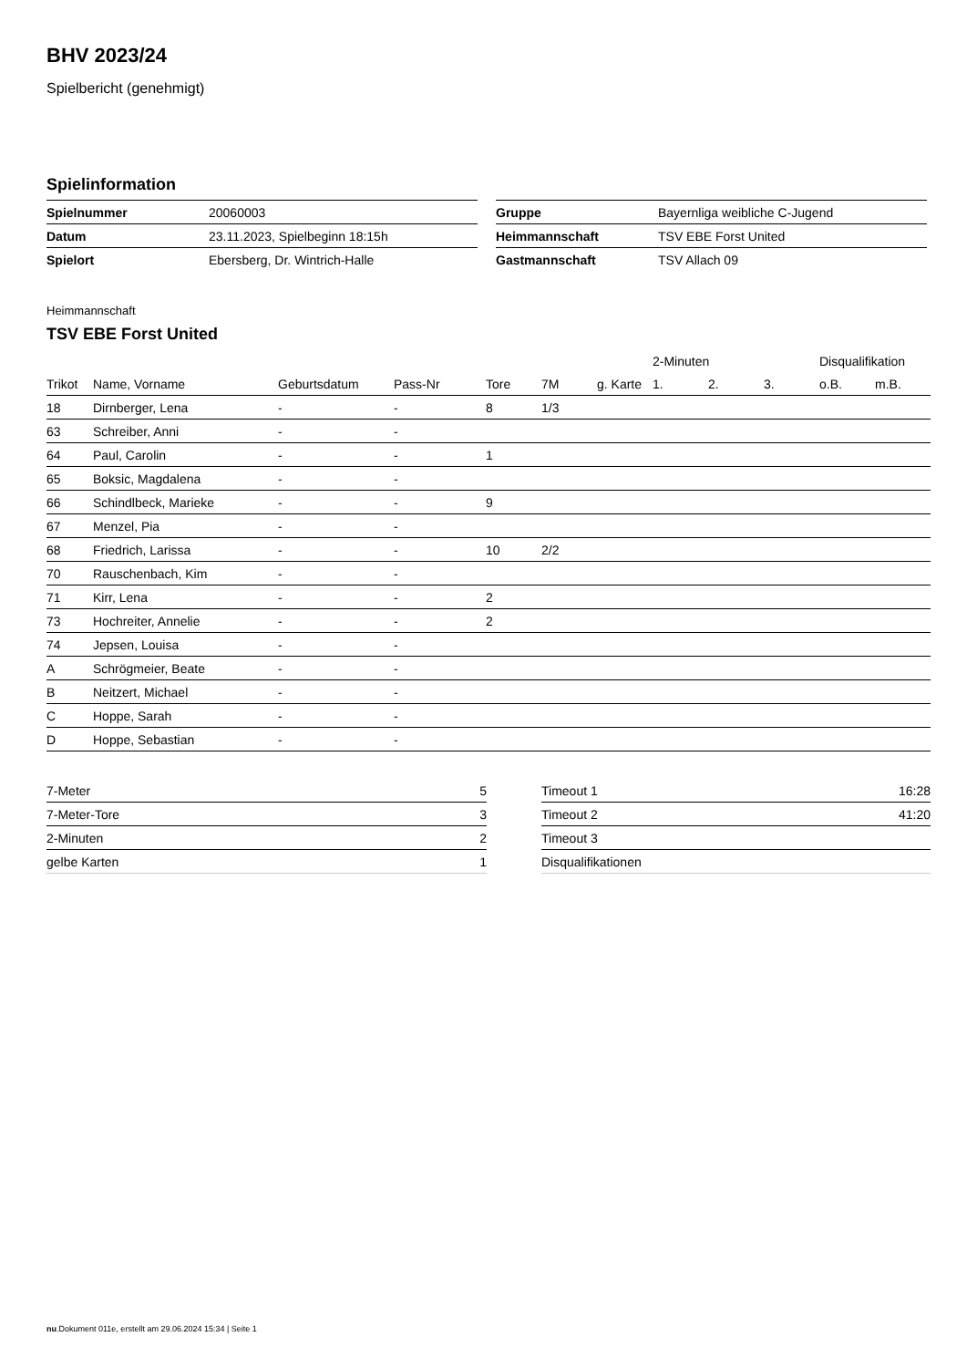BHV 2023/24
Spielbericht (genehmigt)
Spielinformation
| Spielnummer | 20060003 |
| Datum | 23.11.2023, Spielbeginn 18:15h |
| Spielort | Ebersberg, Dr. Wintrich-Halle |
| Gruppe | Bayernliga weibliche C-Jugend |
| Heimmannschaft | TSV EBE Forst United |
| Gastmannschaft | TSV Allach 09 |
Heimmannschaft
TSV EBE Forst United
| | | | | | | | 2-Minuten | | | Disqualifikation | |
| --- | --- | --- | --- | --- | --- | --- | --- | --- | --- | --- | --- |
| Trikot | Name, Vorname | Geburtsdatum | Pass-Nr | Tore | 7M | g. Karte | 1. | 2. | 3. | o.B. | m.B. |
| 18 | Dirnberger, Lena | - | - | 8 | 1/3 | | | | | | |
| 63 | Schreiber, Anni | - | - | | | | | | | | |
| 64 | Paul, Carolin | - | - | 1 | | | | | | | |
| 65 | Boksic, Magdalena | - | - | | | | | | | | |
| 66 | Schindlbeck, Marieke | - | - | 9 | | | | | | | |
| 67 | Menzel, Pia | - | - | | | | | | | | |
| 68 | Friedrich, Larissa | - | - | 10 | 2/2 | | | | | | |
| 70 | Rauschenbach, Kim | - | - | | | | | | | | |
| 71 | Kirr, Lena | - | - | 2 | | | | | | | |
| 73 | Hochreiter, Annelie | - | - | 2 | | | | | | | |
| 74 | Jepsen, Louisa | - | - | | | | | | | | |
| A | Schrögmeier, Beate | - | - | | | | | | | | |
| B | Neitzert, Michael | - | - | | | | | | | | |
| C | Hoppe, Sarah | - | - | | | | | | | | |
| D | Hoppe, Sebastian | - | - | | | | | | | | |
| 7-Meter | 5 |
| 7-Meter-Tore | 3 |
| 2-Minuten | 2 |
| gelbe Karten | 1 |
| Timeout 1 | 16:28 |
| Timeout 2 | 41:20 |
| Timeout 3 | |
| Disqualifikationen | |
nu.Dokument 011e, erstellt am 29.06.2024 15:34 | Seite 1